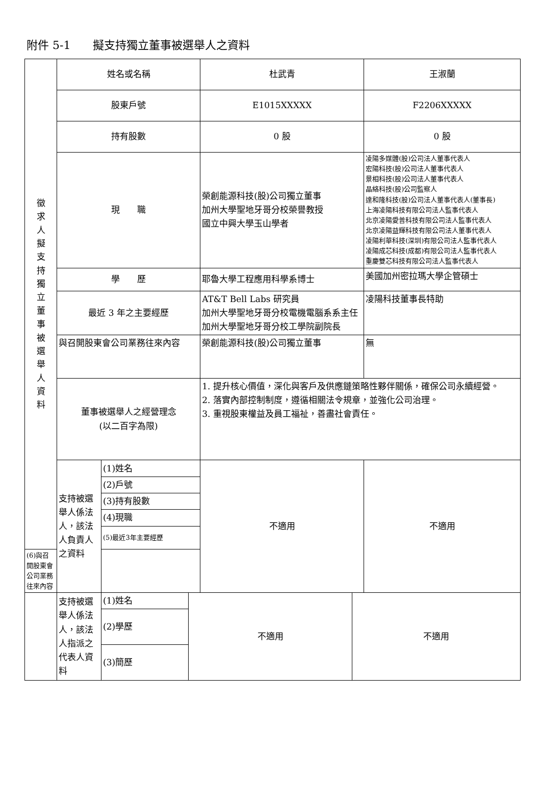附件 5-1　　擬支持獨立董事被選舉人之資料
| 徵 求 人 擬 支 持 獨 立 董 事 被 選 舉 人 資 料 | 姓名或名稱 | | 杜武青 | 王淑蘭 |
| | 股東戶號 | | E1015XXXXX | F2206XXXXX |
| | 持有股數 | | 0 股 | 0 股 |
| | 現 職 | | 榮創能源科技(股)公司獨立董事 加州大學聖地牙哥分校榮譽教授 國立中興大學玉山學者 | 凌陽多媒體(股)公司法人董事代表人 宏陽科技(股)公司法人董事代表人 景相科技(股)公司法人董事代表人 晶絡科技(股)公司監察人 達和隆科技(股)公司法人董事代表人(董事長) 上海凌陽科技有限公司法人監事代表人 北京凌陽愛普科技有限公司法人監事代表人 北京凌陽益輝科技有限公司法人董事代表人 凌陽利華科技(深圳)有限公司法人監事代表人 凌陽成芯科技(成都)有限公司法人監事代表人 重慶雙芯科技有限公司法人監事代表人 |
| | 學 歷 | | 耶魯大學工程應用科學系博士 | 美國加州密拉瑪大學企管碩士 |
| | 最近 3 年之主要經歷 | | AT&T Bell Labs 研究員 加州大學聖地牙哥分校電機電腦系系主任 加州大學聖地牙哥分校工學院副院長 | 凌陽科技董事長特助 |
| | 與召開股東會公司業務往來內容 | | 榮創能源科技(股)公司獨立董事 | 無 |
| | 董事被選舉人之經營理念 (以二百字為限) | | 1. 提升核心價值，深化與客戶及供應鏈策略性夥伴關係，確保公司永續經營。 2. 落實內部控制制度，遵循相關法令規章，並強化公司治理。 3. 重視股東權益及員工福祉，善盡社會責任。 | |
| | 支持被選舉人係法人，該法人負責人之資料 | (1)姓名 | 不適用 | 不適用 |
| | | (2)戶號 | | |
| | | (3)持有股數 | | |
| | | (4)現職 | | |
| | | (5)最近3年主要經歷 | | |
| (6)與召開股東會公司業務往來內容 | | | | |
| | 支持被選舉人係法人，該法人指派之代表人資料 | (1)姓名 | 不適用 | 不適用 |
| | | (2)學歷 | | |
| | | (3)簡歷 | | |